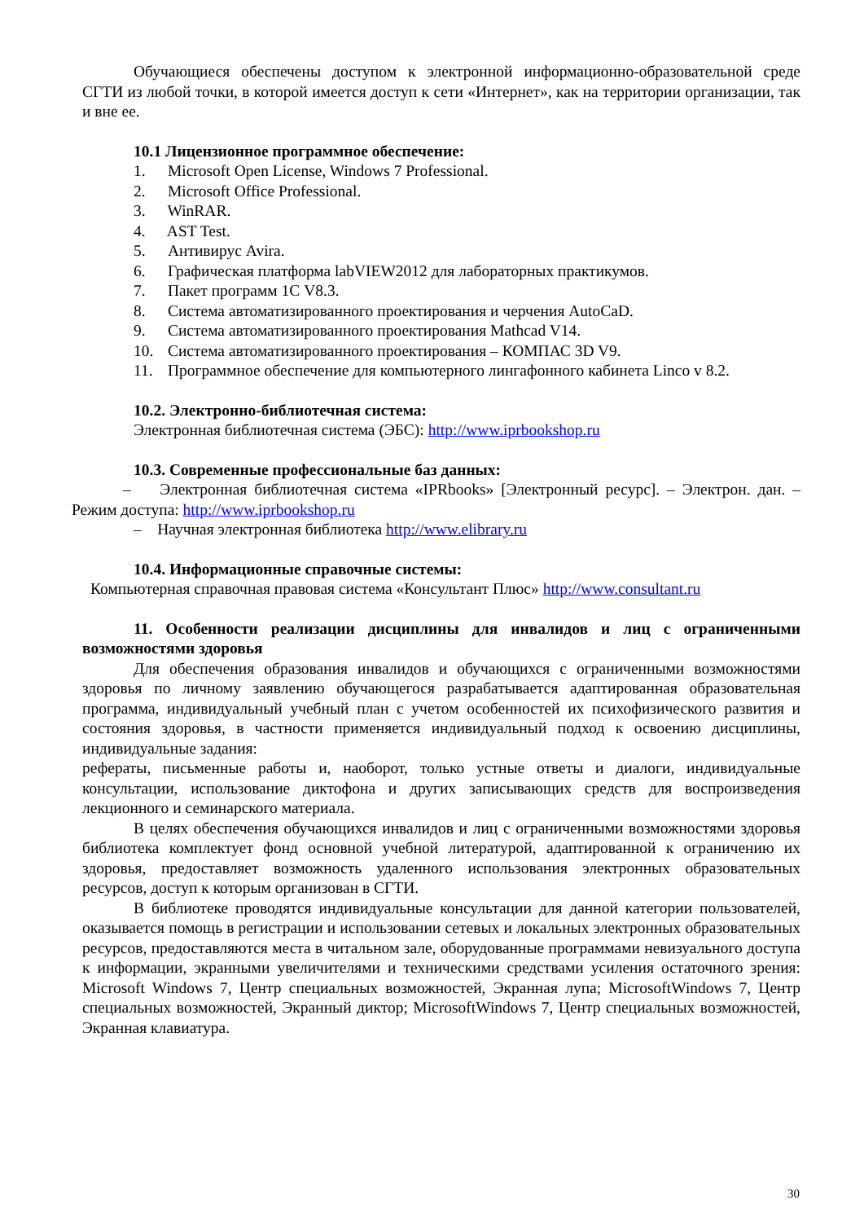Обучающиеся обеспечены доступом к электронной информационно-образовательной среде СГТИ из любой точки, в которой имеется доступ к сети «Интернет», как на территории организации, так и вне ее.
10.1 Лицензионное программное обеспечение:
1. Microsoft Open License, Windows 7 Professional.
2. Microsoft Office Professional.
3. WinRAR.
4. AST Test.
5. Антивирус Avira.
6. Графическая платформа labVIEW2012 для лабораторных практикумов.
7. Пакет программ 1С V8.3.
8. Система автоматизированного проектирования и черчения AutoCaD.
9. Система автоматизированного проектирования Mathcad V14.
10. Система автоматизированного проектирования – КОМПАС 3D V9.
11. Программное обеспечение для компьютерного лингафонного кабинета Linco v 8.2.
10.2. Электронно-библиотечная система:
Электронная библиотечная система (ЭБС): http://www.iprbookshop.ru
10.3. Современные профессиональные баз данных:
– Электронная библиотечная система «IPRbooks» [Электронный ресурс]. – Электрон. дан. – Режим доступа: http://www.iprbookshop.ru
– Научная электронная библиотека http://www.elibrary.ru
10.4. Информационные справочные системы:
Компьютерная справочная правовая система «Консультант Плюс» http://www.consultant.ru
11. Особенности реализации дисциплины для инвалидов и лиц с ограниченными возможностями здоровья
Для обеспечения образования инвалидов и обучающихся с ограниченными возможностями здоровья по личному заявлению обучающегося разрабатывается адаптированная образовательная программа, индивидуальный учебный план с учетом особенностей их психофизического развития и состояния здоровья, в частности применяется индивидуальный подход к освоению дисциплины, индивидуальные задания:
рефераты, письменные работы и, наоборот, только устные ответы и диалоги, индивидуальные консультации, использование диктофона и других записывающих средств для воспроизведения лекционного и семинарского материала.
В целях обеспечения обучающихся инвалидов и лиц с ограниченными возможностями здоровья библиотека комплектует фонд основной учебной литературой, адаптированной к ограничению их здоровья, предоставляет возможность удаленного использования электронных образовательных ресурсов, доступ к которым организован в СГТИ.
В библиотеке проводятся индивидуальные консультации для данной категории пользователей, оказывается помощь в регистрации и использовании сетевых и локальных электронных образовательных ресурсов, предоставляются места в читальном зале, оборудованные программами невизуального доступа к информации, экранными увеличителями и техническими средствами усиления остаточного зрения: Microsoft Windows 7, Центр специальных возможностей, Экранная лупа; MicrosoftWindows 7, Центр специальных возможностей, Экранный диктор; MicrosoftWindows 7, Центр специальных возможностей, Экранная клавиатура.
30